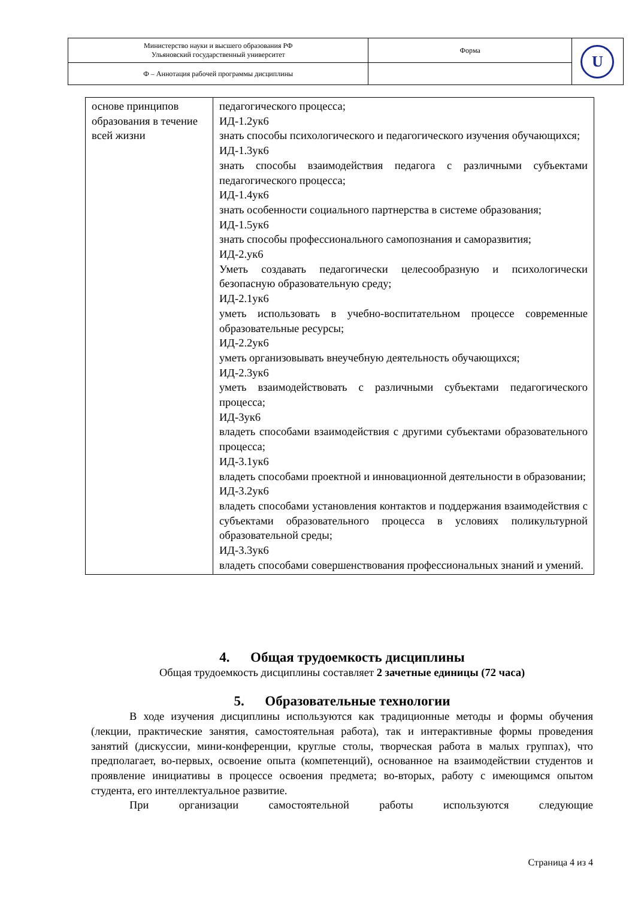| Министерство науки и высшего образования РФ Ульяновский государственный университет | Форма | U |
| Ф – Аннотация рабочей программы дисциплины | | |
| основе принципов образования в течение всей жизни | педагогического процесса; ИД-1.2ук6 знать способы психологического и педагогического изучения обучающихся; ИД-1.3ук6 знать способы взаимодействия педагога с различными субъектами педагогического процесса; ИД-1.4ук6 знать особенности социального партнерства в системе образования; ИД-1.5ук6 знать способы профессионального самопознания и саморазвития; ИД-2.ук6 Уметь создавать педагогически целесообразную и психологически безопасную образовательную среду; ИД-2.1ук6 уметь использовать в учебно-воспитательном процессе современные образовательные ресурсы; ИД-2.2ук6 уметь организовывать внеучебную деятельность обучающихся; ИД-2.3ук6 уметь взаимодействовать с различными субъектами педагогического процесса; ИД-3ук6 владеть способами взаимодействия с другими субъектами образовательного процесса; ИД-3.1ук6 владеть способами проектной и инновационной деятельности в образовании; ИД-3.2ук6 владеть способами установления контактов и поддержания взаимодействия с субъектами образовательного процесса в условиях поликультурной образовательной среды; ИД-3.3ук6 владеть способами совершенствования профессиональных знаний и умений. |
4. Общая трудоемкость дисциплины
Общая трудоемкость дисциплины составляет 2 зачетные единицы (72 часа)
5. Образовательные технологии
В ходе изучения дисциплины используются как традиционные методы и формы обучения (лекции, практические занятия, самостоятельная работа), так и интерактивные формы проведения занятий (дискуссии, мини-конференции, круглые столы, творческая работа в малых группах), что предполагает, во-первых, освоение опыта (компетенций), основанное на взаимодействии студентов и проявление инициативы в процессе освоения предмета; во-вторых, работу с имеющимся опытом студента, его интеллектуальное развитие.
При организации самостоятельной работы используются следующие
Страница 4 из 4